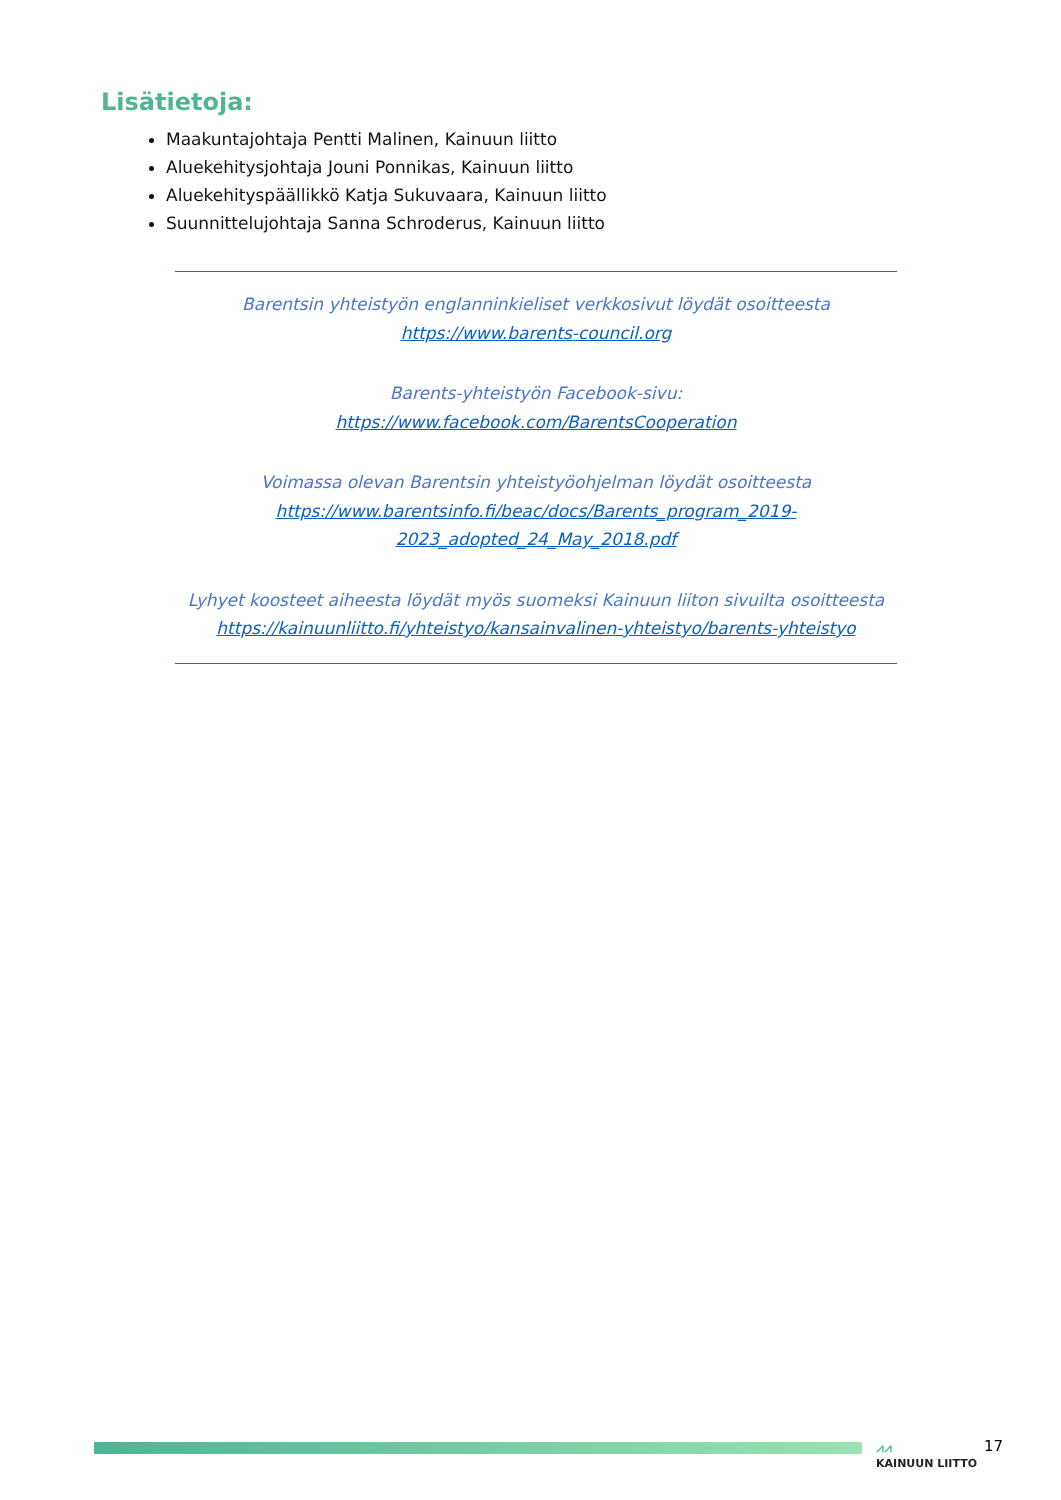Lisätietoja:
Maakuntajohtaja Pentti Malinen, Kainuun liitto
Aluekehitysjohtaja Jouni Ponnikas, Kainuun liitto
Aluekehityspäällikkö Katja Sukuvaara, Kainuun liitto
Suunnittelujohtaja Sanna Schroderus, Kainuun liitto
Barentsin yhteistyön englanninkieliset verkkosivut löydät osoitteesta
https://www.barents-council.org
Barents-yhteistyön Facebook-sivu:
https://www.facebook.com/BarentsCooperation
Voimassa olevan Barentsin yhteistyöohjelman löydät osoitteesta
https://www.barentsinfo.fi/beac/docs/Barents_program_2019-
2023_adopted_24_May_2018.pdf
Lyhyet koosteet aiheesta löydät myös suomeksi Kainuun liiton sivuilta osoitteesta https://kainuunliitto.fi/yhteistyo/kansainvalinen-yhteistyo/barents-yhteistyo
⩘⩘
KAINUUN LIITTO
17